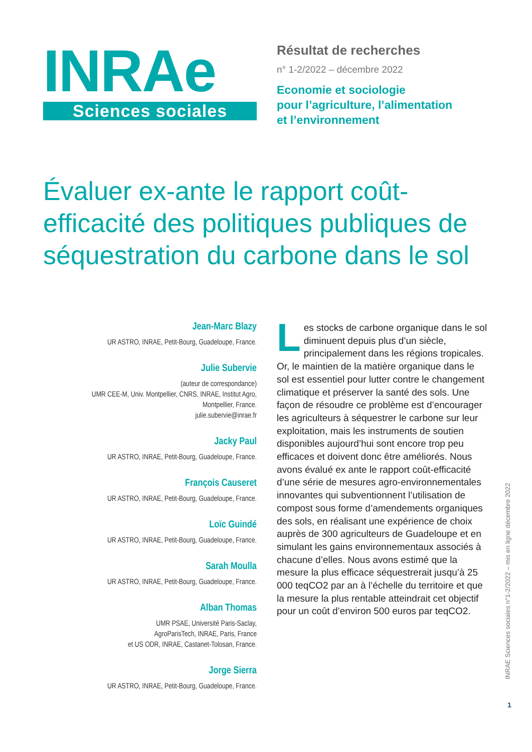INRAe
Sciences sociales
Résultat de recherches
n° 1-2/2022 – décembre 2022
Economie et sociologie
pour l’agriculture, l’alimentation
et l’environnement
Évaluer ex-ante le rapport coût-efficacité des politiques publiques de séquestration du carbone dans le sol
Jean-Marc Blazy
UR ASTRO, INRAE, Petit-Bourg, Guadeloupe, France.
Julie Subervie
(auteur de correspondance)
UMR CEE-M, Univ. Montpellier, CNRS, INRAE, Institut Agro,
Montpellier, France.
julie.subervie@inrae.fr
Jacky Paul
UR ASTRO, INRAE, Petit-Bourg, Guadeloupe, France.
François Causeret
UR ASTRO, INRAE, Petit-Bourg, Guadeloupe, France.
Loïc Guindé
UR ASTRO, INRAE, Petit-Bourg, Guadeloupe, France.
Sarah Moulla
UR ASTRO, INRAE, Petit-Bourg, Guadeloupe, France.
Alban Thomas
UMR PSAE, Université Paris-Saclay,
AgroParisTech, INRAE, Paris, France
et US ODR, INRAE, Castanet-Tolosan, France.
Jorge Sierra
UR ASTRO, INRAE, Petit-Bourg, Guadeloupe, France.
Les stocks de carbone organique dans le sol diminuent depuis plus d’un siècle, principalement dans les régions tropicales. Or, le maintien de la matière organique dans le sol est essentiel pour lutter contre le changement climatique et préserver la santé des sols. Une façon de résoudre ce problème est d’encourager les agriculteurs à séquestrer le carbone sur leur exploitation, mais les instruments de soutien disponibles aujourd’hui sont encore trop peu efficaces et doivent donc être améliorés. Nous avons évalué ex ante le rapport coût-efficacité d’une série de mesures agro-environnementales innovantes qui subventionnent l’utilisation de compost sous forme d’amendements organiques des sols, en réalisant une expérience de choix auprès de 300 agriculteurs de Guadeloupe et en simulant les gains environnementaux associés à chacune d’elles. Nous avons estimé que la mesure la plus efficace séquestrerait jusqu’à 25 000 teqCO2 par an à l’échelle du territoire et que la mesure la plus rentable atteindrait cet objectif pour un coût d’environ 500 euros par teqCO2.
INRAE Sciences sociales n°1-2/2022 – mis en ligne décembre 2022
1